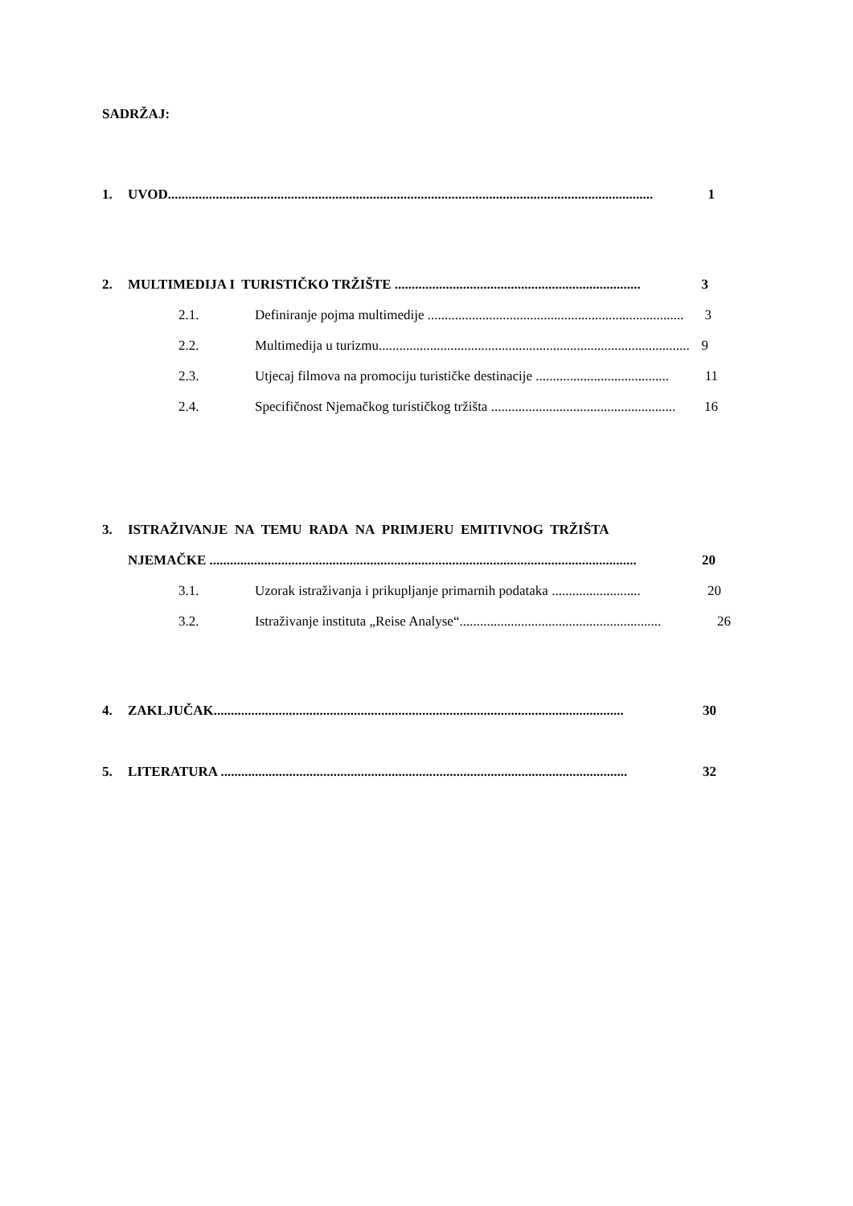SADRŽAJ:
1. UVOD.............................................................................................................................................. 1
2. MULTIMEDIJA I TURISTIČKO TRŽIŠTE ........................................................................ 3
2.1. Definiranje pojma multimedije ........................................................................... 3
2.2. Multimedija u turizmu........................................................................................... 9
2.3. Utjecaj filmova na promociju turističke destinacije ....................................... 11
2.4. Specifičnost Njemačkog turističkog tržišta ...................................................... 16
3. ISTRAŽIVANJE NA TEMU RADA NA PRIMJERU EMITIVNOG TRŽIŠTA
NJEMAČKE ............................................................................................................................. 20
3.1. Uzorak istraživanja i prikupljanje primarnih podataka .......................... 20
3.2. Istraživanje instituta „Reise Analyse“........................................................... 26
4. ZAKLJUČAK........................................................................................................................ 30
5. LITERATURA ....................................................................................................................... 32